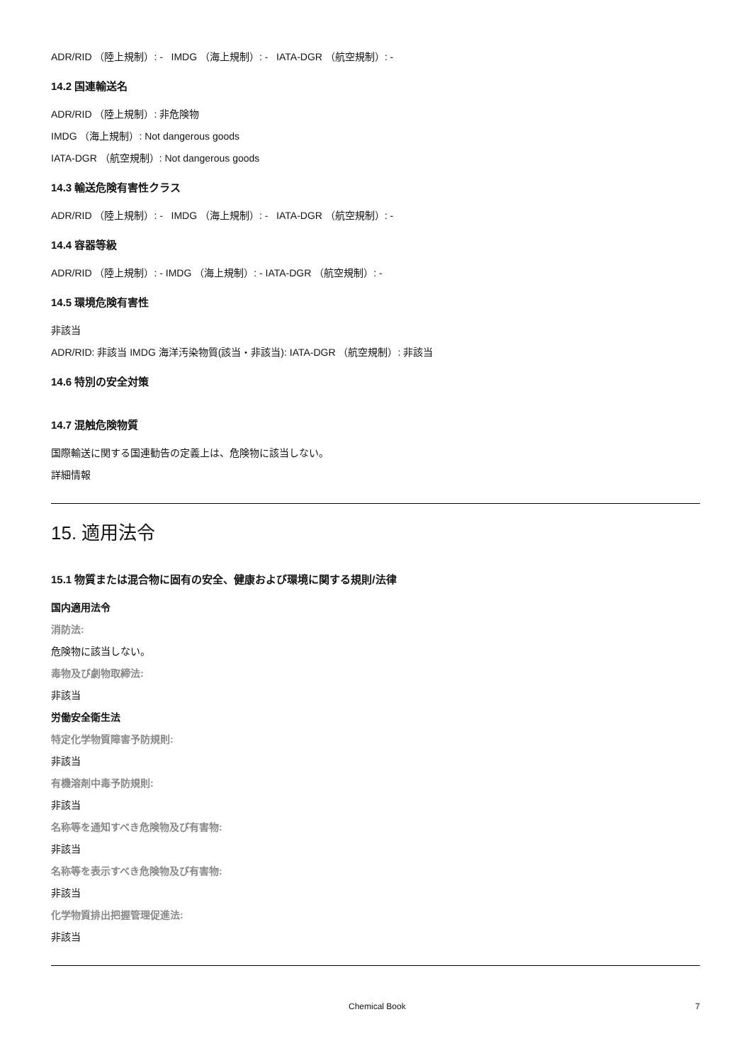ADR/RID （陸上規制）: - IMDG （海上規制）: - IATA-DGR （航空規制）: -
14.2 国連輸送名
ADR/RID （陸上規制）: 非危険物
IMDG （海上規制）: Not dangerous goods
IATA-DGR （航空規制）: Not dangerous goods
14.3 輸送危険有害性クラス
ADR/RID （陸上規制）: - IMDG （海上規制）: - IATA-DGR （航空規制）: -
14.4 容器等級
ADR/RID （陸上規制）: - IMDG （海上規制）: - IATA-DGR （航空規制）: -
14.5 環境危険有害性
非該当
ADR/RID: 非該当 IMDG 海洋汚染物質(該当・非該当): IATA-DGR （航空規制）: 非該当
14.6 特別の安全対策
14.7 混触危険物質
国際輸送に関する国連勧告の定義上は、危険物に該当しない。
詳細情報
15. 適用法令
15.1 物質または混合物に固有の安全、健康および環境に関する規則/法律
国内適用法令
消防法:
危険物に該当しない。
毒物及び劇物取締法:
非該当
労働安全衛生法
特定化学物質障害予防規則:
非該当
有機溶剤中毒予防規則:
非該当
名称等を通知すべき危険物及び有害物:
非該当
名称等を表示すべき危険物及び有害物:
非該当
化学物質排出把握管理促進法:
非該当
Chemical Book 7